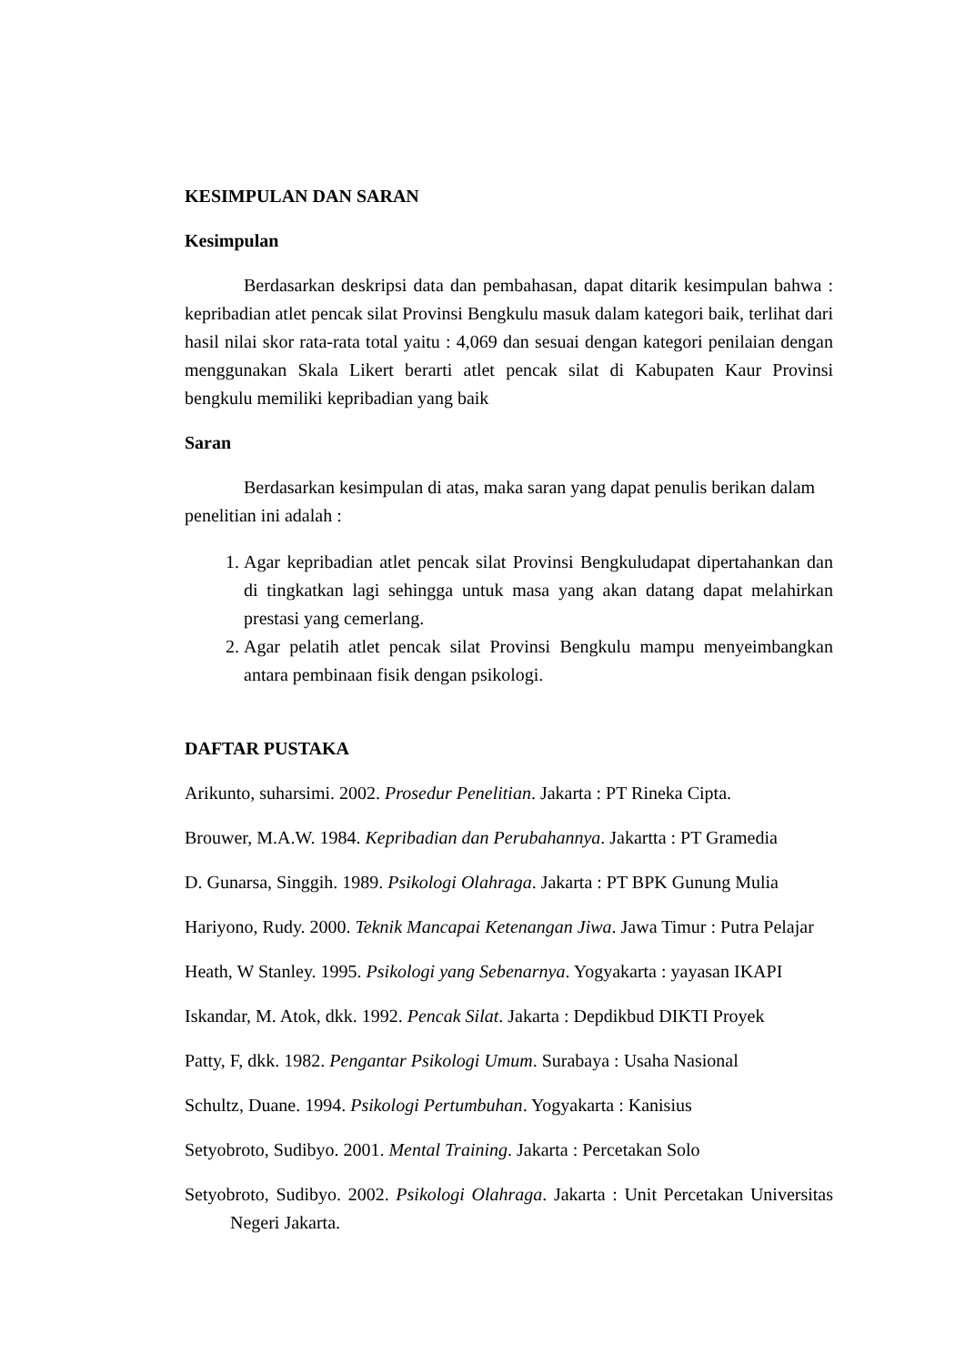KESIMPULAN DAN SARAN
Kesimpulan
Berdasarkan deskripsi data dan pembahasan, dapat ditarik kesimpulan bahwa : kepribadian atlet pencak silat Provinsi Bengkulu masuk dalam kategori baik, terlihat dari hasil nilai skor rata-rata total yaitu : 4,069 dan sesuai dengan kategori penilaian dengan menggunakan Skala Likert berarti atlet pencak silat di Kabupaten Kaur Provinsi bengkulu memiliki kepribadian yang baik
Saran
Berdasarkan kesimpulan di atas, maka saran yang dapat penulis berikan dalam penelitian ini adalah :
1. Agar kepribadian atlet pencak silat Provinsi Bengkuludapat dipertahankan dan di tingkatkan lagi sehingga untuk masa yang akan datang dapat melahirkan prestasi yang cemerlang.
2. Agar pelatih atlet pencak silat Provinsi Bengkulu mampu menyeimbangkan antara pembinaan fisik dengan psikologi.
DAFTAR PUSTAKA
Arikunto, suharsimi. 2002. Prosedur Penelitian. Jakarta : PT Rineka Cipta.
Brouwer, M.A.W. 1984. Kepribadian dan Perubahannya. Jakartta : PT Gramedia
D. Gunarsa, Singgih. 1989. Psikologi Olahraga. Jakarta : PT BPK Gunung Mulia
Hariyono, Rudy. 2000. Teknik Mancapai Ketenangan Jiwa. Jawa Timur : Putra Pelajar
Heath, W Stanley. 1995. Psikologi yang Sebenarnya. Yogyakarta : yayasan IKAPI
Iskandar, M. Atok, dkk. 1992. Pencak Silat. Jakarta : Depdikbud DIKTI Proyek
Patty, F, dkk. 1982. Pengantar Psikologi Umum. Surabaya : Usaha Nasional
Schultz, Duane. 1994. Psikologi Pertumbuhan. Yogyakarta : Kanisius
Setyobroto, Sudibyo. 2001. Mental Training. Jakarta : Percetakan Solo
Setyobroto, Sudibyo. 2002. Psikologi Olahraga. Jakarta : Unit Percetakan Universitas Negeri Jakarta.